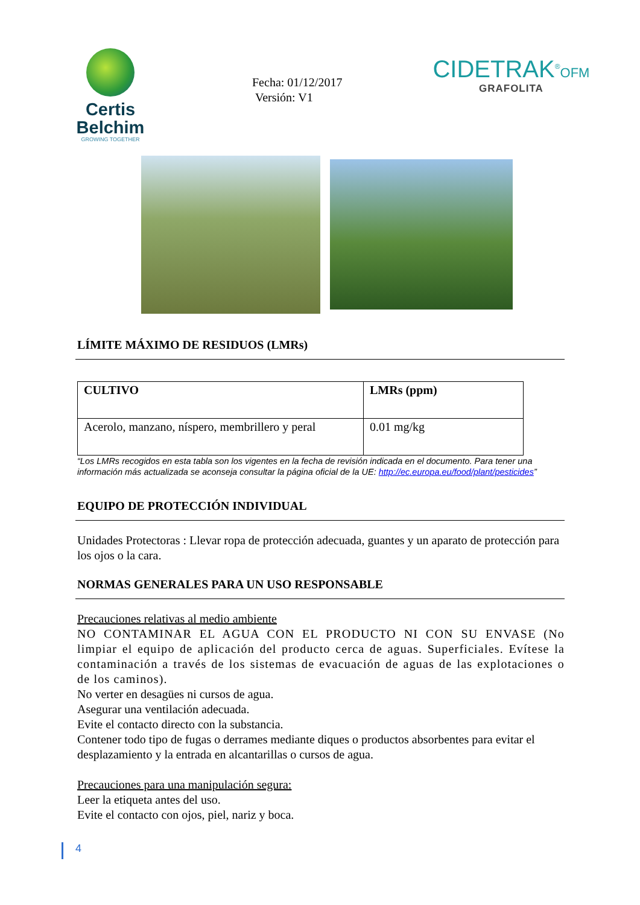Certis Belchim
GROWING TOGETHER
Fecha: 01/12/2017
Versión: V1
CIDETRAK<sup>®</sup>OFM
GRAFOLITA
LÍMITE MÁXIMO DE RESIDUOS (LMRs)
| CULTIVO | LMRs (ppm) |
| --- | --- |
| Acerolo, manzano, níspero, membrillero y peral | 0.01 mg/kg |
“Los LMRs recogidos en esta tabla son los vigentes en la fecha de revisión indicada en el documento. Para tener una información más actualizada se aconseja consultar la página oficial de la UE: http://ec.europa.eu/food/plant/pesticides”
EQUIPO DE PROTECCIÓN INDIVIDUAL
Unidades Protectoras : Llevar ropa de protección adecuada, guantes y un aparato de protección para los ojos o la cara.
NORMAS GENERALES PARA UN USO RESPONSABLE
Precauciones relativas al medio ambiente
NO CONTAMINAR EL AGUA CON EL PRODUCTO NI CON SU ENVASE (No limpiar el equipo de aplicación del producto cerca de aguas. Superficiales. Evítese la contaminación a través de los sistemas de evacuación de aguas de las explotaciones o de los caminos).
No verter en desagües ni cursos de agua.
Asegurar una ventilación adecuada.
Evite el contacto directo con la substancia.
Contener todo tipo de fugas o derrames mediante diques o productos absorbentes para evitar el desplazamiento y la entrada en alcantarillas o cursos de agua.
Precauciones para una manipulación segura:
Leer la etiqueta antes del uso.
Evite el contacto con ojos, piel, nariz y boca.
4